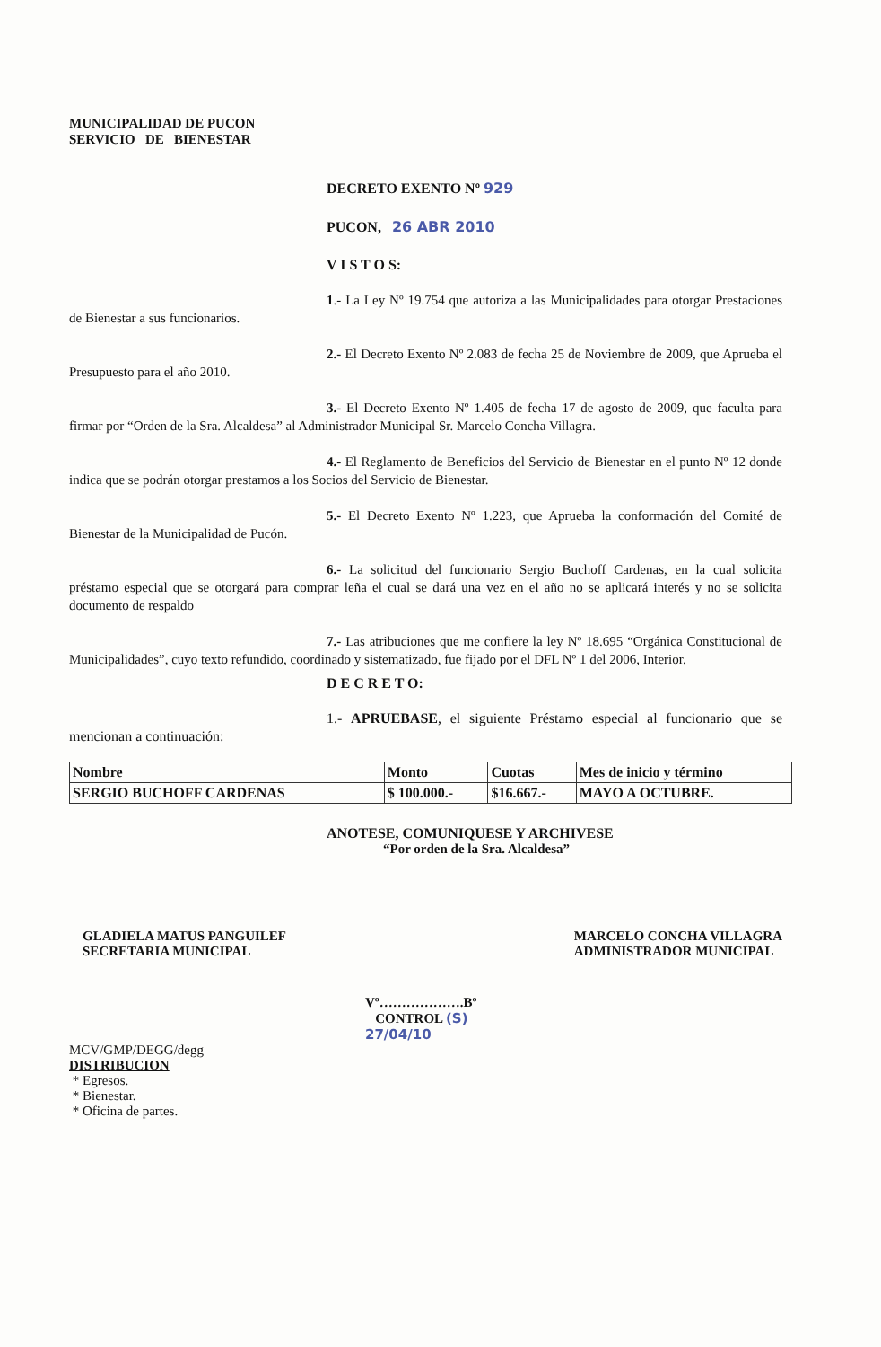MUNICIPALIDAD DE PUCON
SERVICIO DE BIENESTAR
DECRETO EXENTO Nº 929
PUCON, 26 ABR 2010
V I S T O S:
1.- La Ley Nº 19.754 que autoriza a las Municipalidades para otorgar Prestaciones de Bienestar a sus funcionarios.
2.- El Decreto Exento Nº 2.083 de fecha 25 de Noviembre de 2009, que Aprueba el Presupuesto para el año 2010.
3.- El Decreto Exento Nº 1.405 de fecha 17 de agosto de 2009, que faculta para firmar por “Orden de la Sra. Alcaldesa” al Administrador Municipal Sr. Marcelo Concha Villagra.
4.- El Reglamento de Beneficios del Servicio de Bienestar en el punto Nº 12 donde indica que se podrán otorgar prestamos a los Socios del Servicio de Bienestar.
5.- El Decreto Exento Nº 1.223, que Aprueba la conformación del Comité de Bienestar de la Municipalidad de Pucón.
6.- La solicitud del funcionario Sergio Buchoff Cardenas, en la cual solicita préstamo especial que se otorgará para comprar leña el cual se dará una vez en el año no se aplicará interés y no se solicita documento de respaldo
7.- Las atribuciones que me confiere la ley Nº 18.695 “Orgánica Constitucional de Municipalidades”, cuyo texto refundido, coordinado y sistematizado, fue fijado por el DFL Nº 1 del 2006, Interior.
D E C R E T O:
1.- APRUEBASE, el siguiente Préstamo especial al funcionario que se mencionan a continuación:
| Nombre | Monto | Cuotas | Mes de inicio y término |
| SERGIO BUCHOFF CARDENAS | $ 100.000.- | $16.667.- | MAYO A OCTUBRE. |
ANOTESE, COMUNIQUESE Y ARCHIVESE
“Por orden de la Sra. Alcaldesa”
GLADIELA MATUS PANGUILEF
SECRETARIA MUNICIPAL
MARCELO CONCHA VILLAGRA
ADMINISTRADOR MUNICIPAL
Vº……………….Bº
CONTROL (S)
27/04/10
MCV/GMP/DEGG/degg
DISTRIBUCION
* Egresos.
* Bienestar.
* Oficina de partes.